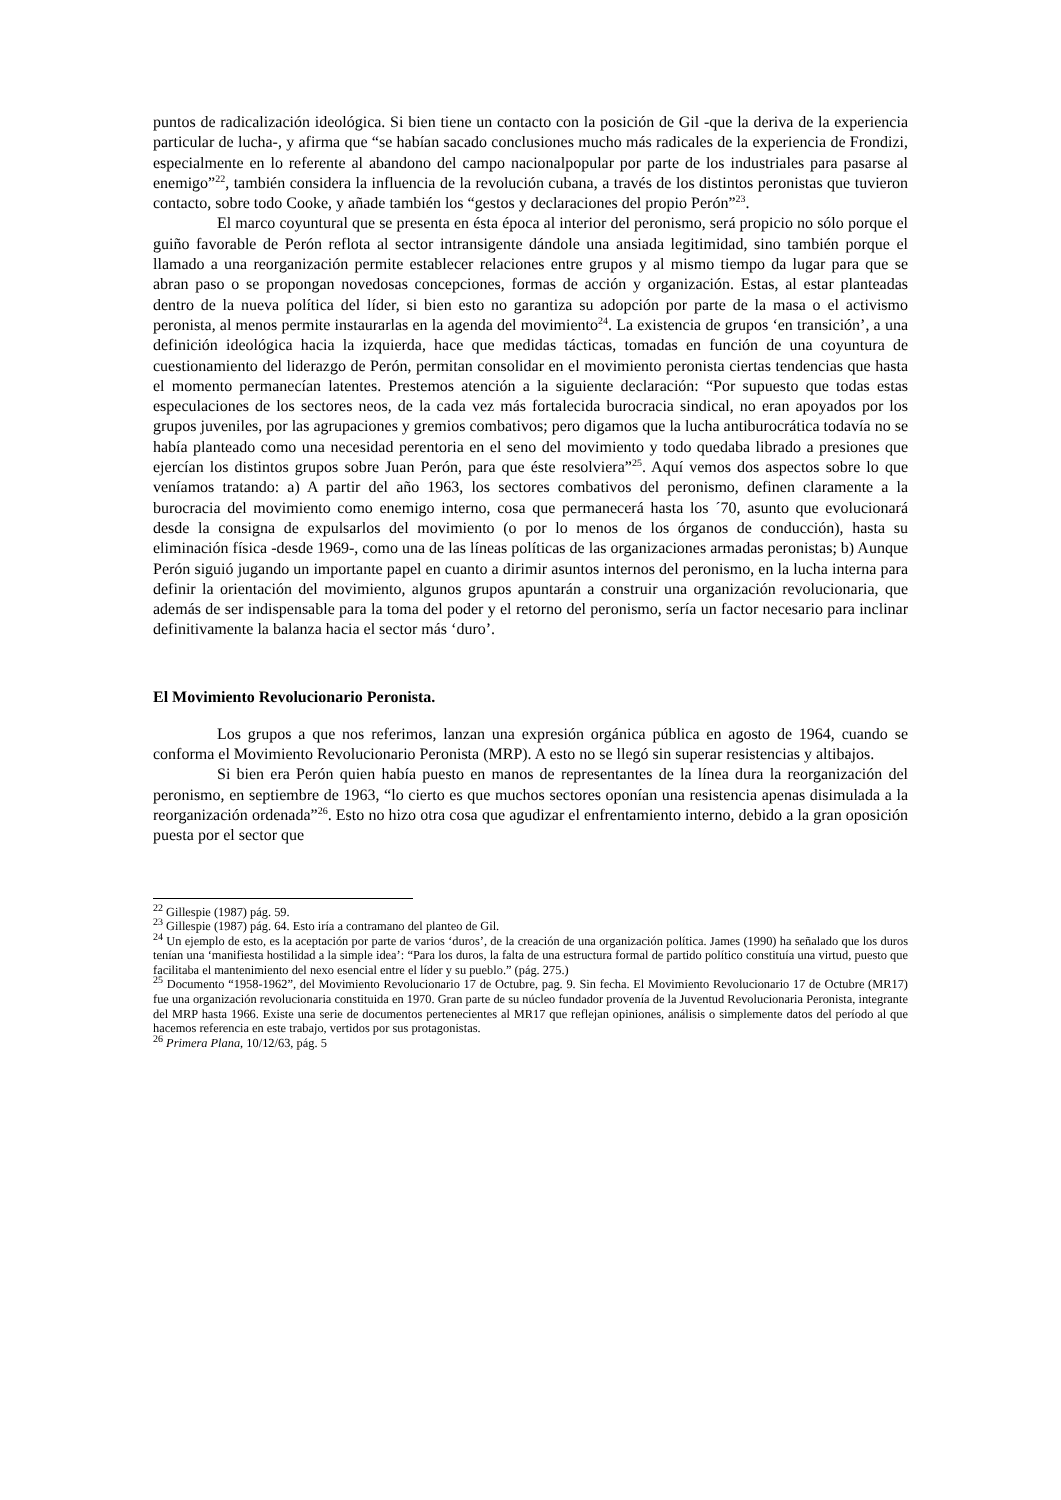puntos de radicalización ideológica. Si bien tiene un contacto con la posición de Gil -que la deriva de la experiencia particular de lucha-, y afirma que “se habían sacado conclusiones mucho más radicales de la experiencia de Frondizi, especialmente en lo referente al abandono del campo nacionalpopular por parte de los industriales para pasarse al enemigo”<sup>22</sup>, también considera la influencia de la revolución cubana, a través de los distintos peronistas que tuvieron contacto, sobre todo Cooke, y añade también los “gestos y declaraciones del propio Perón”<sup>23</sup>.
El marco coyuntural que se presenta en ésta época al interior del peronismo, será propicio no sólo porque el guiño favorable de Perón reflota al sector intransigente dándole una ansiada legitimidad, sino también porque el llamado a una reorganización permite establecer relaciones entre grupos y al mismo tiempo da lugar para que se abran paso o se propongan novedosas concepciones, formas de acción y organización. Estas, al estar planteadas dentro de la nueva política del líder, si bien esto no garantiza su adopción por parte de la masa o el activismo peronista, al menos permite instaurarlas en la agenda del movimiento<sup>24</sup>. La existencia de grupos ‘en transición’, a una definición ideológica hacia la izquierda, hace que medidas tácticas, tomadas en función de una coyuntura de cuestionamiento del liderazgo de Perón, permitan consolidar en el movimiento peronista ciertas tendencias que hasta el momento permanecían latentes. Prestemos atención a la siguiente declaración: “Por supuesto que todas estas especulaciones de los sectores neos, de la cada vez más fortalecida burocracia sindical, no eran apoyados por los grupos juveniles, por las agrupaciones y gremios combativos; pero digamos que la lucha antiburocrática todavía no se había planteado como una necesidad perentoria en el seno del movimiento y todo quedaba librado a presiones que ejercían los distintos grupos sobre Juan Perón, para que éste resolviera”<sup>25</sup>. Aquí vemos dos aspectos sobre lo que veníamos tratando: a) A partir del año 1963, los sectores combativos del peronismo, definen claramente a la burocracia del movimiento como enemigo interno, cosa que permanecerá hasta los ´70, asunto que evolucionará desde la consigna de expulsarlos del movimiento (o por lo menos de los órganos de conducción), hasta su eliminación física -desde 1969-, como una de las líneas políticas de las organizaciones armadas peronistas; b) Aunque Perón siguió jugando un importante papel en cuanto a dirimir asuntos internos del peronismo, en la lucha interna para definir la orientación del movimiento, algunos grupos apuntarán a construir una organización revolucionaria, que además de ser indispensable para la toma del poder y el retorno del peronismo, sería un factor necesario para inclinar definitivamente la balanza hacia el sector más ‘duro’.
El Movimiento Revolucionario Peronista.
Los grupos a que nos referimos, lanzan una expresión orgánica pública en agosto de 1964, cuando se conforma el Movimiento Revolucionario Peronista (MRP). A esto no se llegó sin superar resistencias y altibajos.
Si bien era Perón quien había puesto en manos de representantes de la línea dura la reorganización del peronismo, en septiembre de 1963, “lo cierto es que muchos sectores oponían una resistencia apenas disimulada a la reorganización ordenada”<sup>26</sup>. Esto no hizo otra cosa que agudizar el enfrentamiento interno, debido a la gran oposición puesta por el sector que
<sup>22</sup> Gillespie (1987) pág. 59.
<sup>23</sup> Gillespie (1987) pág. 64. Esto iría a contramano del planteo de Gil.
<sup>24</sup> Un ejemplo de esto, es la aceptación por parte de varios ‘duros’, de la creación de una organización política. James (1990) ha señalado que los duros tenían una ‘manifiesta hostilidad a la simple idea’: “Para los duros, la falta de una estructura formal de partido político constituía una virtud, puesto que facilitaba el mantenimiento del nexo esencial entre el líder y su pueblo.” (pág. 275.)
<sup>25</sup> Documento “1958-1962”, del Movimiento Revolucionario 17 de Octubre, pag. 9. Sin fecha. El Movimiento Revolucionario 17 de Octubre (MR17) fue una organización revolucionaria constituida en 1970. Gran parte de su núcleo fundador provenía de la Juventud Revolucionaria Peronista, integrante del MRP hasta 1966. Existe una serie de documentos pertenecientes al MR17 que reflejan opiniones, análisis o simplemente datos del período al que hacemos referencia en este trabajo, vertidos por sus protagonistas.
<sup>26</sup> Primera Plana, 10/12/63, pág. 5